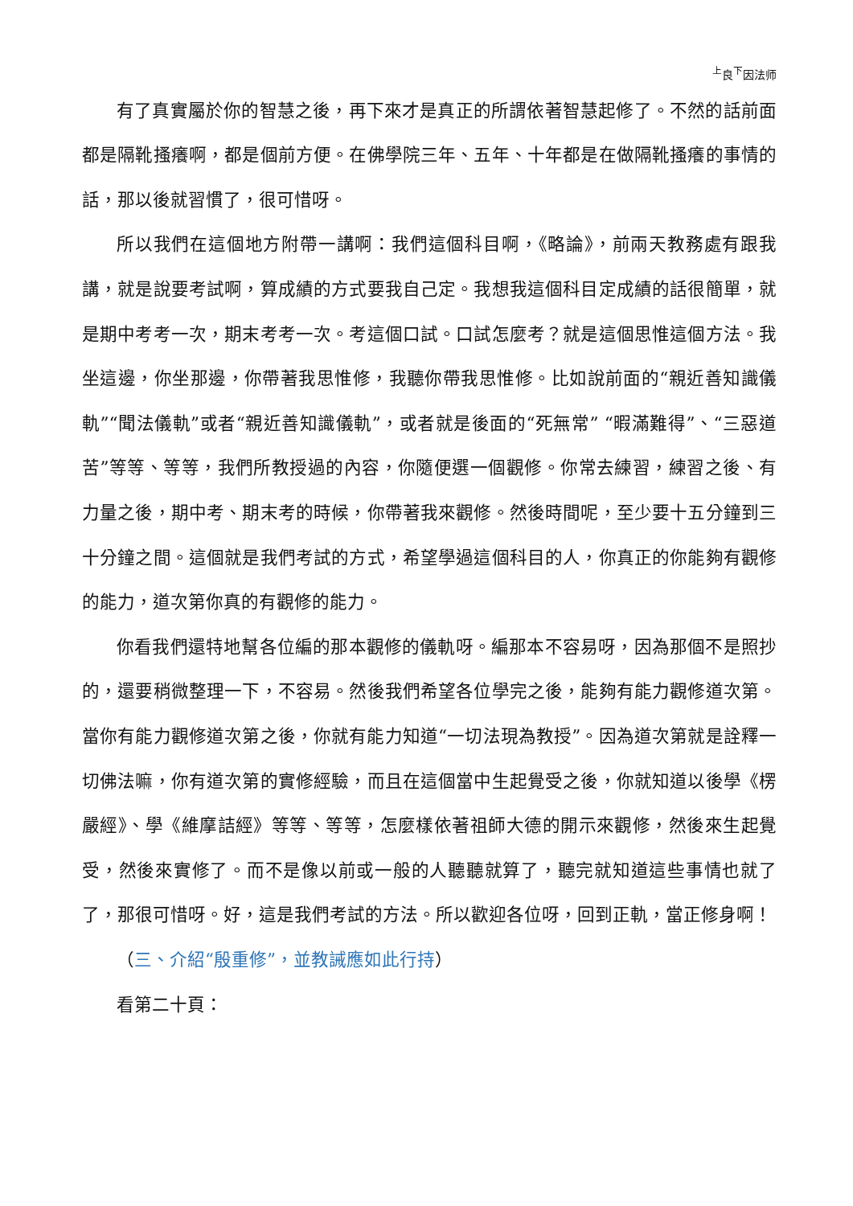<sup>上</sup>良<sup>下</sup>因法师
有了真實屬於你的智慧之後，再下來才是真正的所謂依著智慧起修了。不然的話前面都是隔靴搔癢啊，都是個前方便。在佛學院三年、五年、十年都是在做隔靴搔癢的事情的話，那以後就習慣了，很可惜呀。
所以我們在這個地方附帶一講啊：我們這個科目啊，《略論》，前兩天教務處有跟我講，就是說要考試啊，算成績的方式要我自己定。我想我這個科目定成績的話很簡單，就是期中考考一次，期末考考一次。考這個口試。口試怎麼考？就是這個思惟這個方法。我坐這邊，你坐那邊，你帶著我思惟修，我聽你帶我思惟修。比如說前面的“親近善知識儀軌”“聞法儀軌”或者“親近善知識儀軌”，或者就是後面的“死無常” “暇滿難得”、“三惡道苦”等等、等等，我們所教授過的內容，你隨便選一個觀修。你常去練習，練習之後、有力量之後，期中考、期末考的時候，你帶著我來觀修。然後時間呢，至少要十五分鐘到三十分鐘之間。這個就是我們考試的方式，希望學過這個科目的人，你真正的你能夠有觀修的能力，道次第你真的有觀修的能力。
你看我們還特地幫各位編的那本觀修的儀軌呀。編那本不容易呀，因為那個不是照抄的，還要稍微整理一下，不容易。然後我們希望各位學完之後，能夠有能力觀修道次第。當你有能力觀修道次第之後，你就有能力知道“一切法現為教授”。因為道次第就是詮釋一切佛法嘛，你有道次第的實修經驗，而且在這個當中生起覺受之後，你就知道以後學《楞嚴經》、學《維摩詰經》等等、等等，怎麼樣依著祖師大德的開示來觀修，然後來生起覺受，然後來實修了。而不是像以前或一般的人聽聽就算了，聽完就知道這些事情也就了了，那很可惜呀。好，這是我們考試的方法。所以歡迎各位呀，回到正軌，當正修身啊！
（三、介紹“殷重修”，並教誡應如此行持）
看第二十頁：